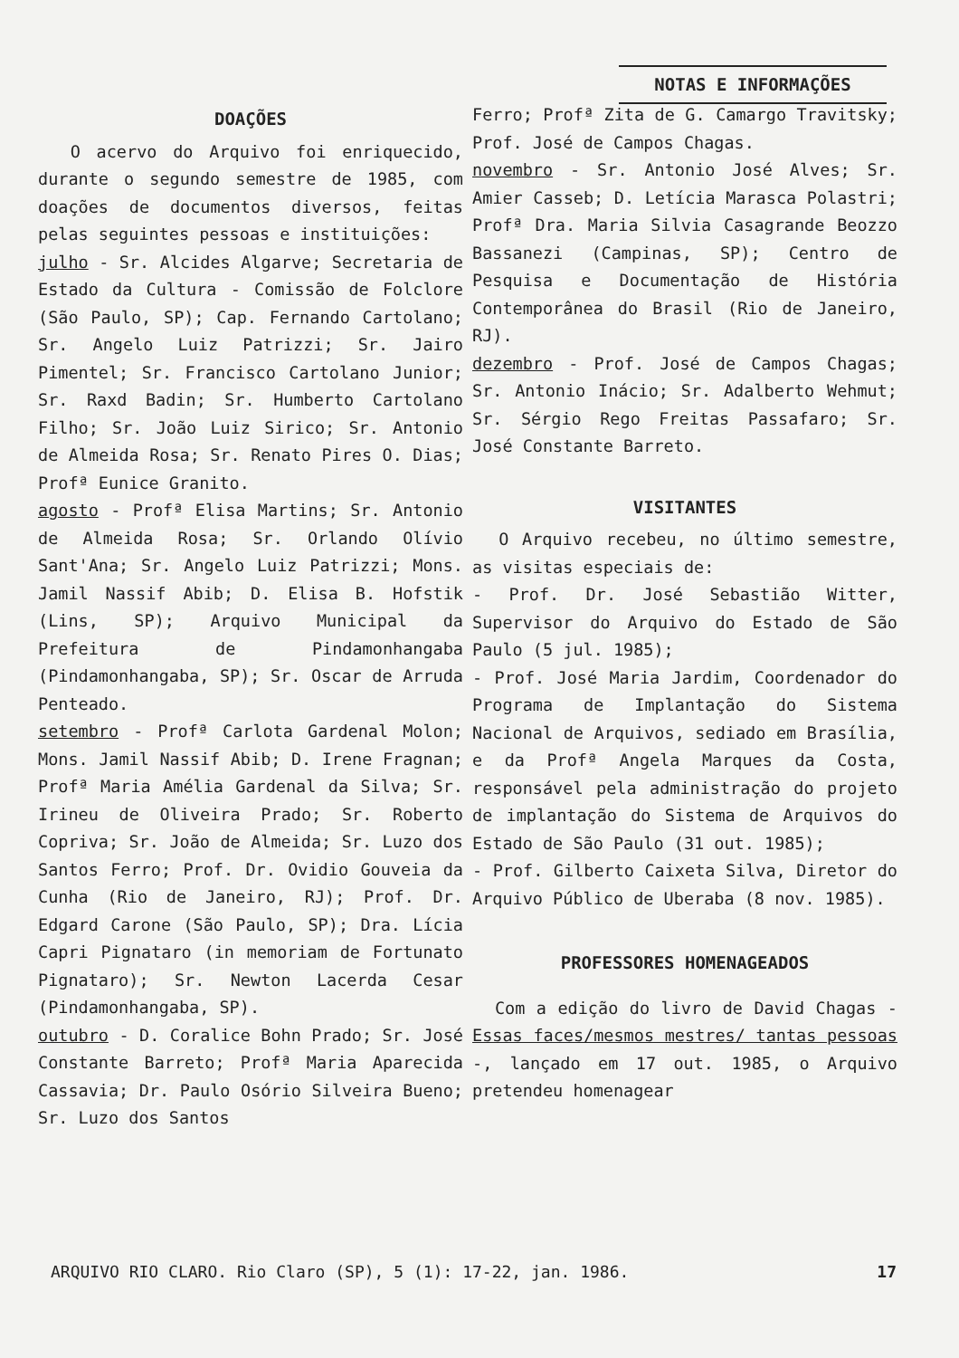NOTAS E INFORMAÇÕES
DOAÇÕES
O acervo do Arquivo foi enriquecido, durante o segundo semestre de 1985, com doações de documentos diversos, feitas pelas seguintes pessoas e instituições:
julho - Sr. Alcides Algarve; Secretaria de Estado da Cultura - Comissão de Folclore (São Paulo, SP); Cap. Fernando Cartolano; Sr. Angelo Luiz Patrizzi; Sr. Jairo Pimentel; Sr. Francisco Cartolano Junior; Sr. Raxd Badin; Sr. Humberto Cartolano Filho; Sr. João Luiz Sirico; Sr. Antonio de Almeida Rosa; Sr. Renato Pires O. Dias; Profª Eunice Granito.
agosto - Profª Elisa Martins; Sr. Antonio de Almeida Rosa; Sr. Orlando Olívio Sant'Ana; Sr. Angelo Luiz Patrizzi; Mons. Jamil Nassif Abib; D. Elisa B. Hofstik (Lins, SP); Arquivo Municipal da Prefeitura de Pindamonhangaba (Pindamonhangaba, SP); Sr. Oscar de Arruda Penteado.
setembro - Profª Carlota Gardenal Molon; Mons. Jamil Nassif Abib; D. Irene Fragnan; Profª Maria Amélia Gardenal da Silva; Sr. Irineu de Oliveira Prado; Sr. Roberto Copriva; Sr. João de Almeida; Sr. Luzo dos Santos Ferro; Prof. Dr. Ovidio Gouveia da Cunha (Rio de Janeiro, RJ); Prof. Dr. Edgard Carone (São Paulo, SP); Dra. Lícia Capri Pignataro (in memoriam de Fortunato Pignataro); Sr. Newton Lacerda Cesar (Pindamonhangaba, SP).
outubro - D. Coralice Bohn Prado; Sr. José Constante Barreto; Profª Maria Aparecida Cassavia; Dr. Paulo Osório Silveira Bueno; Sr. Luzo dos Santos
Ferro; Profª Zita de G. Camargo Travitsky; Prof. José de Campos Chagas.
novembro - Sr. Antonio José Alves; Sr. Amier Casseb; D. Letícia Marasca Polastri; Profª Dra. Maria Silvia Casagrande Beozzo Bassanezi (Campinas, SP); Centro de Pesquisa e Documentação de História Contemporânea do Brasil (Rio de Janeiro, RJ).
dezembro - Prof. José de Campos Chagas; Sr. Antonio Inácio; Sr. Adalberto Wehmut; Sr. Sérgio Rego Freitas Passafaro; Sr. José Constante Barreto.
VISITANTES
O Arquivo recebeu, no último semestre, as visitas especiais de:
- Prof. Dr. José Sebastião Witter, Supervisor do Arquivo do Estado de São Paulo (5 jul. 1985);
- Prof. José Maria Jardim, Coordenador do Programa de Implantação do Sistema Nacional de Arquivos, sediado em Brasília, e da Profª Angela Marques da Costa, responsável pela administração do projeto de implantação do Sistema de Arquivos do Estado de São Paulo (31 out. 1985);
- Prof. Gilberto Caixeta Silva, Diretor do Arquivo Público de Uberaba (8 nov. 1985).
PROFESSORES HOMENAGEADOS
Com a edição do livro de David Chagas - Essas faces/mesmos mestres/ tantas pessoas -, lançado em 17 out. 1985, o Arquivo pretendeu homenagear
ARQUIVO RIO CLARO. Rio Claro (SP), 5 (1): 17-22, jan. 1986. 17